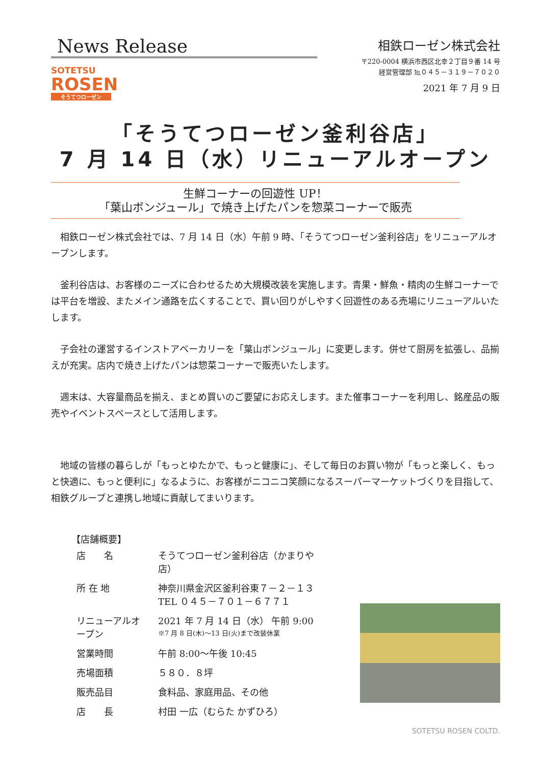News Release
SOTETSU
ROSEN
そうてつローゼン
相鉄ローゼン株式会社
〒220-0004 横浜市西区北幸２丁目９番 14 号
経営管理部 ℡０４５－３１９－７０２０
2021 年 7 月 9 日
「そうてつローゼン釜利谷店」
7 月 14 日（水）リニューアルオープン
生鮮コーナーの回遊性 UP！
「葉山ボンジュール」で焼き上げたパンを惣菜コーナーで販売
相鉄ローゼン株式会社では、7 月 14 日（水）午前 9 時、「そうてつローゼン釜利谷店」をリニューアルオープンします。
釜利谷店は、お客様のニーズに合わせるため大規模改装を実施します。青果・鮮魚・精肉の生鮮コーナーでは平台を増設、またメイン通路を広くすることで、買い回りがしやすく回遊性のある売場にリニューアルいたします。
子会社の運営するインストアベーカリーを「葉山ボンジュール」に変更します。併せて厨房を拡張し、品揃えが充実。店内で焼き上げたパンは惣菜コーナーで販売いたします。
週末は、大容量商品を揃え、まとめ買いのご要望にお応えします。また催事コーナーを利用し、銘産品の販売やイベントスペースとして活用します。
地域の皆様の暮らしが「もっとゆたかで、もっと健康に」、そして毎日のお買い物が「もっと楽しく、もっと快適に、もっと便利に」なるように、お客様がニコニコ笑顔になるスーパーマーケットづくりを目指して、相鉄グループと連携し地域に貢献してまいります。
【店舗概要】
| 店 名 | そうてつローゼン釜利谷店（かまりや店） |
| 所 在 地 | 神奈川県金沢区釜利谷東７－２－１３ TEL ０４５－７０１－６７７１ |
| リニューアルオープン | 2021 年 7 月 14 日（水） 午前 9:00 ※7 月 8 日(木)～13 日(火)まで改装休業 |
| 営業時間 | 午前 8:00～午後 10:45 |
| 売場面積 | ５８０．８坪 |
| 販売品目 | 食料品、家庭用品、その他 |
| 店 長 | 村田 一広（むらた かずひろ） |
SOTETSU ROSEN COLTD.